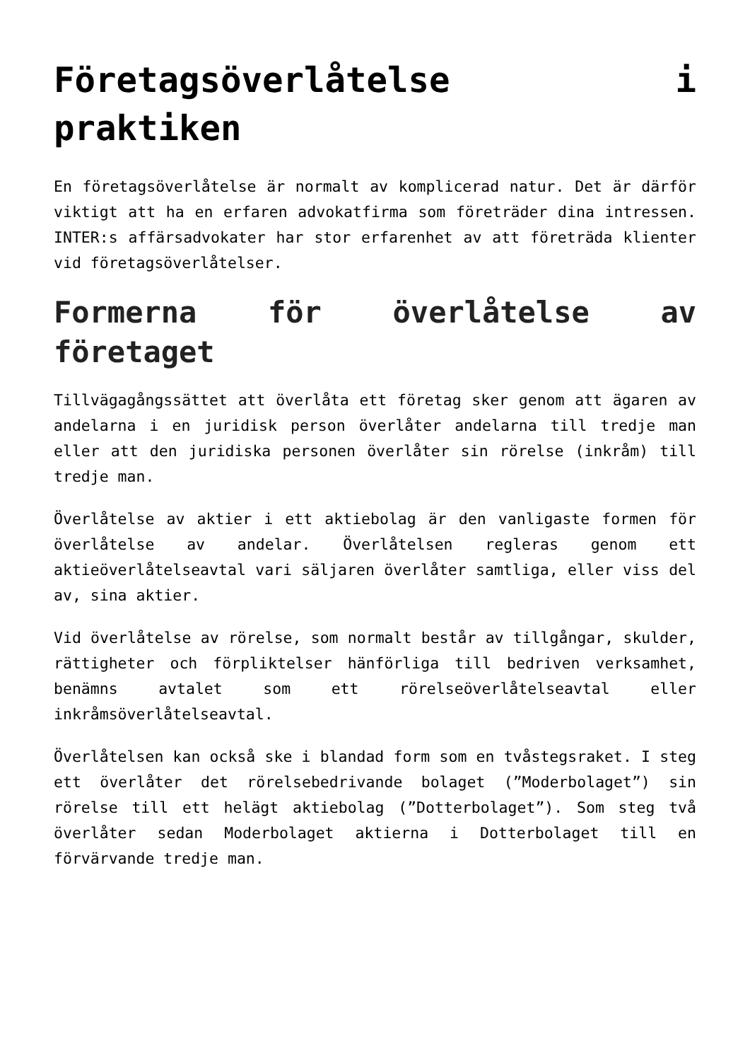Företagsöverlåtelse i praktiken
En företagsöverlåtelse är normalt av komplicerad natur. Det är därför viktigt att ha en erfaren advokatfirma som företräder dina intressen. INTER:s affärsadvokater har stor erfarenhet av att företräda klienter vid företagsöverlåtelser.
Formerna för överlåtelse av företaget
Tillvägagångssättet att överlåta ett företag sker genom att ägaren av andelarna i en juridisk person överlåter andelarna till tredje man eller att den juridiska personen överlåter sin rörelse (inkråm) till tredje man.
Överlåtelse av aktier i ett aktiebolag är den vanligaste formen för överlåtelse av andelar. Överlåtelsen regleras genom ett aktieöverlåtelseavtal vari säljaren överlåter samtliga, eller viss del av, sina aktier.
Vid överlåtelse av rörelse, som normalt består av tillgångar, skulder, rättigheter och förpliktelser hänförliga till bedriven verksamhet, benämns avtalet som ett rörelseöverlåtelseavtal eller inkråmsöverlåtelseavtal.
Överlåtelsen kan också ske i blandad form som en tvåstegsraket. I steg ett överlåter det rörelsebedrivande bolaget (”Moderbolaget”) sin rörelse till ett helägt aktiebolag (”Dotterbolaget”). Som steg två överlåter sedan Moderbolaget aktierna i Dotterbolaget till en förvärvande tredje man.